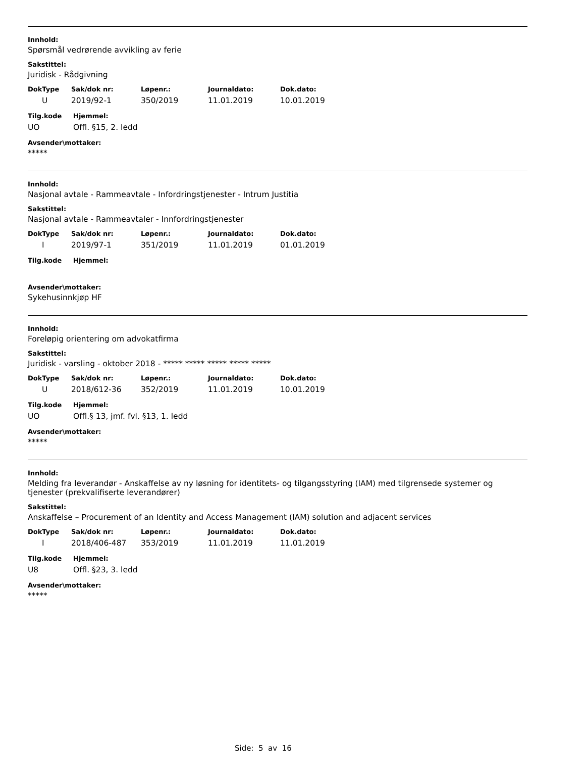Innhold:
Spørsmål vedrørende avvikling av ferie
Sakstittel:
Juridisk - Rådgivning
| DokType | Sak/dok nr: | Løpenr.: | Journaldato: | Dok.dato: |
| --- | --- | --- | --- | --- |
| U | 2019/92-1 | 350/2019 | 11.01.2019 | 10.01.2019 |
| Tilg.kode | Hjemmel: |
| --- | --- |
| UO | Offl. §15, 2. ledd |
Avsender\mottaker:
*****
Innhold:
Nasjonal avtale - Rammeavtale - Infordringstjenester - Intrum Justitia
Sakstittel:
Nasjonal avtale - Rammeavtaler - Innfordringstjenester
| DokType | Sak/dok nr: | Løpenr.: | Journaldato: | Dok.dato: |
| --- | --- | --- | --- | --- |
| I | 2019/97-1 | 351/2019 | 11.01.2019 | 01.01.2019 |
| Tilg.kode | Hjemmel: |
| --- | --- |
Avsender\mottaker:
Sykehusinnkjøp HF
Innhold:
Foreløpig orientering om advokatfirma
Sakstittel:
Juridisk - varsling - oktober 2018 - ***** ***** ***** ***** *****
| DokType | Sak/dok nr: | Løpenr.: | Journaldato: | Dok.dato: |
| --- | --- | --- | --- | --- |
| U | 2018/612-36 | 352/2019 | 11.01.2019 | 10.01.2019 |
| Tilg.kode | Hjemmel: |
| --- | --- |
| UO | Offl.§ 13, jmf. fvl. §13, 1. ledd |
Avsender\mottaker:
*****
Innhold:
Melding fra leverandør - Anskaffelse av ny løsning for identitets- og tilgangsstyring (IAM) med tilgrensede systemer og tjenester (prekvalifiserte leverandører)
Sakstittel:
Anskaffelse – Procurement of an Identity and Access Management (IAM) solution and adjacent services
| DokType | Sak/dok nr: | Løpenr.: | Journaldato: | Dok.dato: |
| --- | --- | --- | --- | --- |
| I | 2018/406-487 | 353/2019 | 11.01.2019 | 11.01.2019 |
| Tilg.kode | Hjemmel: |
| --- | --- |
| U8 | Offl. §23, 3. ledd |
Avsender\mottaker:
*****
Side: 5 av 16